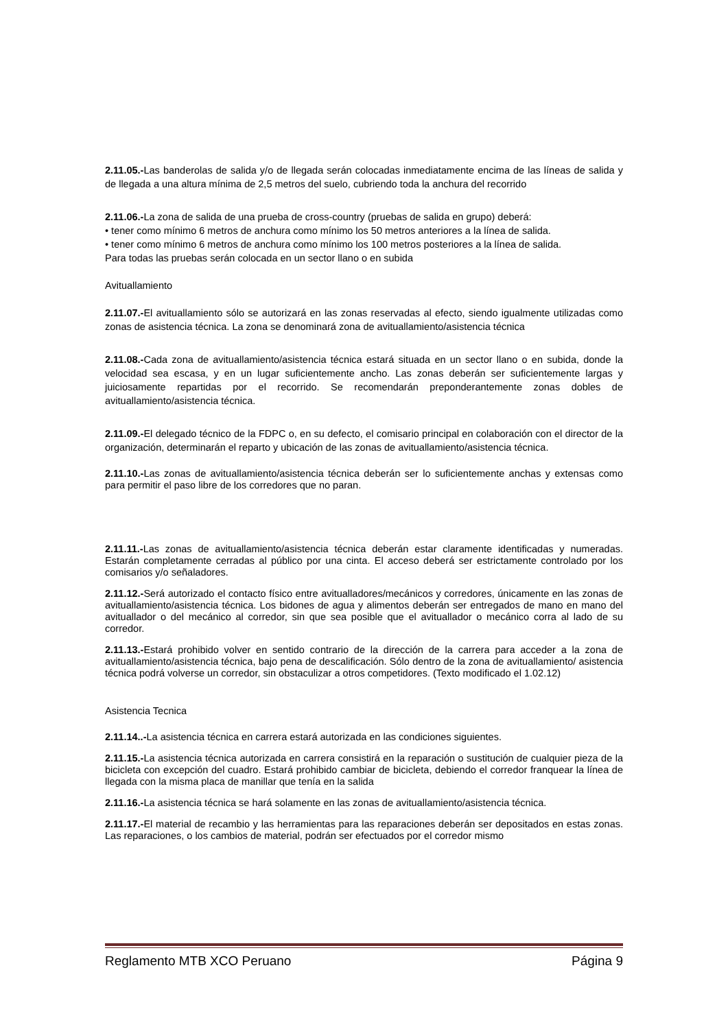2.11.05.-Las banderolas de salida y/o de llegada serán colocadas inmediatamente encima de las líneas de salida y de llegada a una altura mínima de 2,5 metros del suelo, cubriendo toda la anchura del recorrido
2.11.06.-La zona de salida de una prueba de cross-country (pruebas de salida en grupo) deberá:
• tener como mínimo 6 metros de anchura como mínimo los 50 metros anteriores a la línea de salida.
• tener como mínimo 6 metros de anchura como mínimo los 100 metros posteriores a la línea de salida.
Para todas las pruebas serán colocada en un sector llano o en subida
Avituallamiento
2.11.07.-El avituallamiento sólo se autorizará en las zonas reservadas al efecto, siendo igualmente utilizadas como zonas de asistencia técnica. La zona se denominará zona de avituallamiento/asistencia técnica
2.11.08.-Cada zona de avituallamiento/asistencia técnica estará situada en un sector llano o en subida, donde la velocidad sea escasa, y en un lugar suficientemente ancho. Las zonas deberán ser suficientemente largas y juiciosamente repartidas por el recorrido. Se recomendarán preponderantemente zonas dobles de avituallamiento/asistencia técnica.
2.11.09.-El delegado técnico de la FDPC o, en su defecto, el comisario principal en colaboración con el director de la organización, determinarán el reparto y ubicación de las zonas de avituallamiento/asistencia técnica.
2.11.10.-Las zonas de avituallamiento/asistencia técnica deberán ser lo suficientemente anchas y extensas como para permitir el paso libre de los corredores que no paran.
2.11.11.-Las zonas de avituallamiento/asistencia técnica deberán estar claramente identificadas y numeradas. Estarán completamente cerradas al público por una cinta. El acceso deberá ser estrictamente controlado por los comisarios y/o señaladores.
2.11.12.-Será autorizado el contacto físico entre avitualladores/mecánicos y corredores, únicamente en las zonas de avituallamiento/asistencia técnica. Los bidones de agua y alimentos deberán ser entregados de mano en mano del avituallador o del mecánico al corredor, sin que sea posible que el avituallador o mecánico corra al lado de su corredor.
2.11.13.-Estará prohibido volver en sentido contrario de la dirección de la carrera para acceder a la zona de avituallamiento/asistencia técnica, bajo pena de descalificación. Sólo dentro de la zona de avituallamiento/ asistencia técnica podrá volverse un corredor, sin obstaculizar a otros competidores. (Texto modificado el 1.02.12)
Asistencia Tecnica
2.11.14..-La asistencia técnica en carrera estará autorizada en las condiciones siguientes.
2.11.15.-La asistencia técnica autorizada en carrera consistirá en la reparación o sustitución de cualquier pieza de la bicicleta con excepción del cuadro. Estará prohibido cambiar de bicicleta, debiendo el corredor franquear la línea de llegada con la misma placa de manillar que tenía en la salida
2.11.16.-La asistencia técnica se hará solamente en las zonas de avituallamiento/asistencia técnica.
2.11.17.-El material de recambio y las herramientas para las reparaciones deberán ser depositados en estas zonas. Las reparaciones, o los cambios de material, podrán ser efectuados por el corredor mismo
Reglamento MTB XCO Peruano Página 9